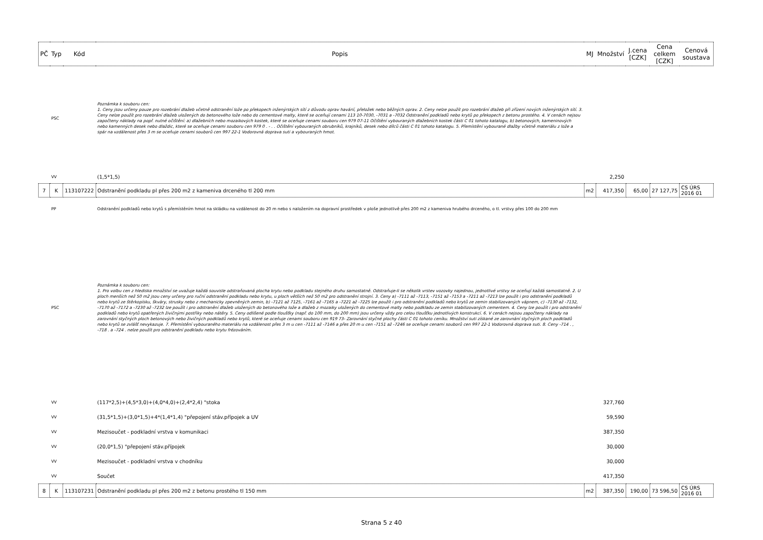| PČ | Typ | Kód | Popis | MJ | Množství | J.cena [CZK] | Cena celkem [CZK] | Cenová soustava |
| --- | --- | --- | --- | --- | --- | --- | --- | --- |
| | PSC | | Poznámka k souboru cen: 1. Ceny jsou určeny pouze pro rozebrání dlažeb včetně odstranění lože po překopech inženýrských sítí z důvodu oprav havárií, přeložek nebo běžných oprav. 2. Ceny nelze použít pro rozebrání dlažeb při zřízení nových inženýrských sítí. 3. Ceny nelze použít pro rozebrání dlažeb uložených do betonového lože nebo do cementové malty, které se oceňují cenami 113 10-7030, -7031 a -7032 Odstranění podkladů nebo krytů po překopech z betonu prostého. 4. V cenách nejsou započteny náklady na popř. nutné očištění: a) dlažebních nebo mozaikových kostek, které se oceňuje cenami souboru cen 979 07-11 Očištění vybouraných dlažebních kostek části C 01 tohoto katalogu, b) betonových, kameninových nebo kamenných desek nebo dlaždic, které se oceňuje cenami souboru cen 979 0 . - . . Očištění vybouraných obrubníků, krajníků, desek nebo dílců části C 01 tohoto katalogu. 5. Přemístění vybourané dlažby včetně materiálu z lože a spár na vzdálenost přes 3 m se oceňuje cenami souborů cen 997 22-1 Vodorovná doprava suti a vybouraných hmot. | | | | | |
| | VV | | (1,5*1,5) | | 2,250 | | | |
| 7 | K | 113107222 | Odstranění podkladu pl přes 200 m2 z kameniva drceného tl 200 mm | m2 | 417,350 | 65,00 | 27 127,75 | CS ÚRS 2016 01 |
| | PP | | Odstranění podkladů nebo krytů s přemístěním hmot na skládku na vzdálenost do 20 m nebo s naložením na dopravní prostředek v ploše jednotlivě přes 200 m2 z kameniva hrubého drceného, o tl. vrstvy přes 100 do 200 mm | | | | | |
| | PSC | | Poznámka k souboru cen: 1. Pro volbu cen z hlediska množství se uvažuje každá souvisle odstraňovaná plocha krytu nebo podkladu stejného druhu samostatně. Odstraňuje-li se několik vrstev vozovky najednou, jednotlivé vrstvy se oceňují každá samostatně. 2. U ploch menších než 50 m2 jsou ceny určeny pro ruční odstranění podkladu nebo krytu, u ploch větších než 50 m2 pro odstranění strojní. 3. Ceny a) -7111 až -7113, -7151 až -7153 a -7211 až -7213 lze použít i pro odstranění podkladů nebo krytů ze štěrkopísku, škváry, strusky nebo z mechanicky zpevněných zemin, b) -7121 až 7125, -7161 až -7165 a -7221 až -7225 lze použít i pro odstranění podkladů nebo krytů ze zemin stabilizovaných vápnem, c) -7130 až -7132, -7170 až -7172 a -7230 až -7232 lze použít i pro odstranění dlažeb uložených do betonového lože a dlažeb z mozaiky uložených do cementové malty nebo podkladu ze zemin stabilizovaných cementem. 4. Ceny lze použít i pro odstranění podkladů nebo krytů opatřených živičnými postřiky nebo nátěry. 5. Ceny odlišené podle tloušťky (např. do 100 mm, do 200 mm) jsou určeny vždy pro celou tloušťku jednotlivých konstrukcí. 6. V cenách nejsou započteny náklady na zarovnání styčných ploch betonových nebo živičných podkladů nebo krytů, které se oceňuje cenami souboru cen 919 73- Zarovnání styčné plochy části C 01 tohoto ceníku. Množství suti získané ze zarovnání styčných ploch podkladů nebo krytů se zvlášť nevykazuje. 7. Přemístění vybouraného materiálu na vzdálenost přes 3 m u cen -7111 až -7146 a přes 20 m u cen -7151 až -7246 se oceňuje cenami souborů cen 997 22-1 Vodorovná doprava suti. 8. Ceny -714 . , -718 . a -724 . nelze použít pro odstranění podkladu nebo krytu frézováním. | | | | | |
| | VV | | (117*2,5)+(4,5*3,0)+(4,0*4,0)+(2,4*2,4) "stoka | | 327,760 | | | |
| | VV | | (31,5*1,5)+(3,0*1,5)+4*(1,4*1,4) "přepojení stáv.přípojek a UV | | 59,590 | | | |
| | VV | | Mezisoučet - podkladní vrstva v komunikaci | | 387,350 | | | |
| | VV | | (20,0*1,5) "přepojení stáv.přípojek | | 30,000 | | | |
| | VV | | Mezisoučet - podkladní vrstva v chodníku | | 30,000 | | | |
| | VV | | Součet | | 417,350 | | | |
| 8 | K | 113107231 | Odstranění podkladu pl přes 200 m2 z betonu prostého tl 150 mm | m2 | 387,350 | 190,00 | 73 596,50 | CS ÚRS 2016 01 |
Strana 5 z 40